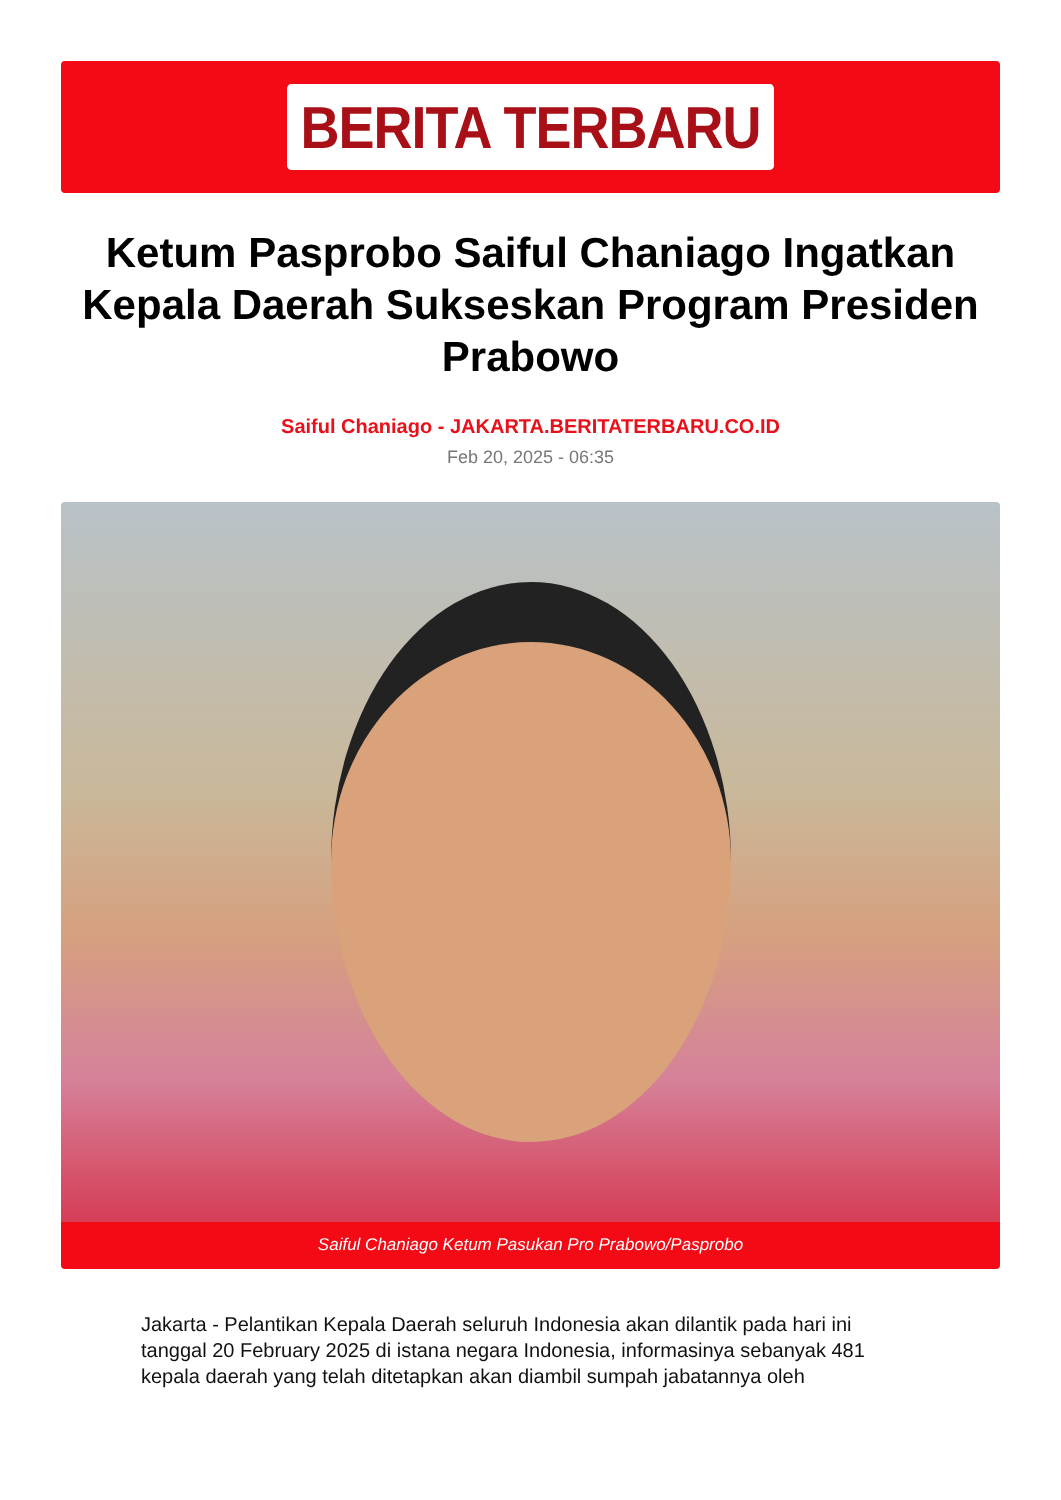BERITA TERBARU
Ketum Pasprobo Saiful Chaniago Ingatkan Kepala Daerah Sukseskan Program Presiden Prabowo
Saiful Chaniago - JAKARTA.BERITATERBARU.CO.ID
Feb 20, 2025 - 06:35
Saiful Chaniago Ketum Pasukan Pro Prabowo/Pasprobo
Jakarta - Pelantikan Kepala Daerah seluruh Indonesia akan dilantik pada hari ini tanggal 20 February 2025 di istana negara Indonesia, informasinya sebanyak 481 kepala daerah yang telah ditetapkan akan diambil sumpah jabatannya oleh